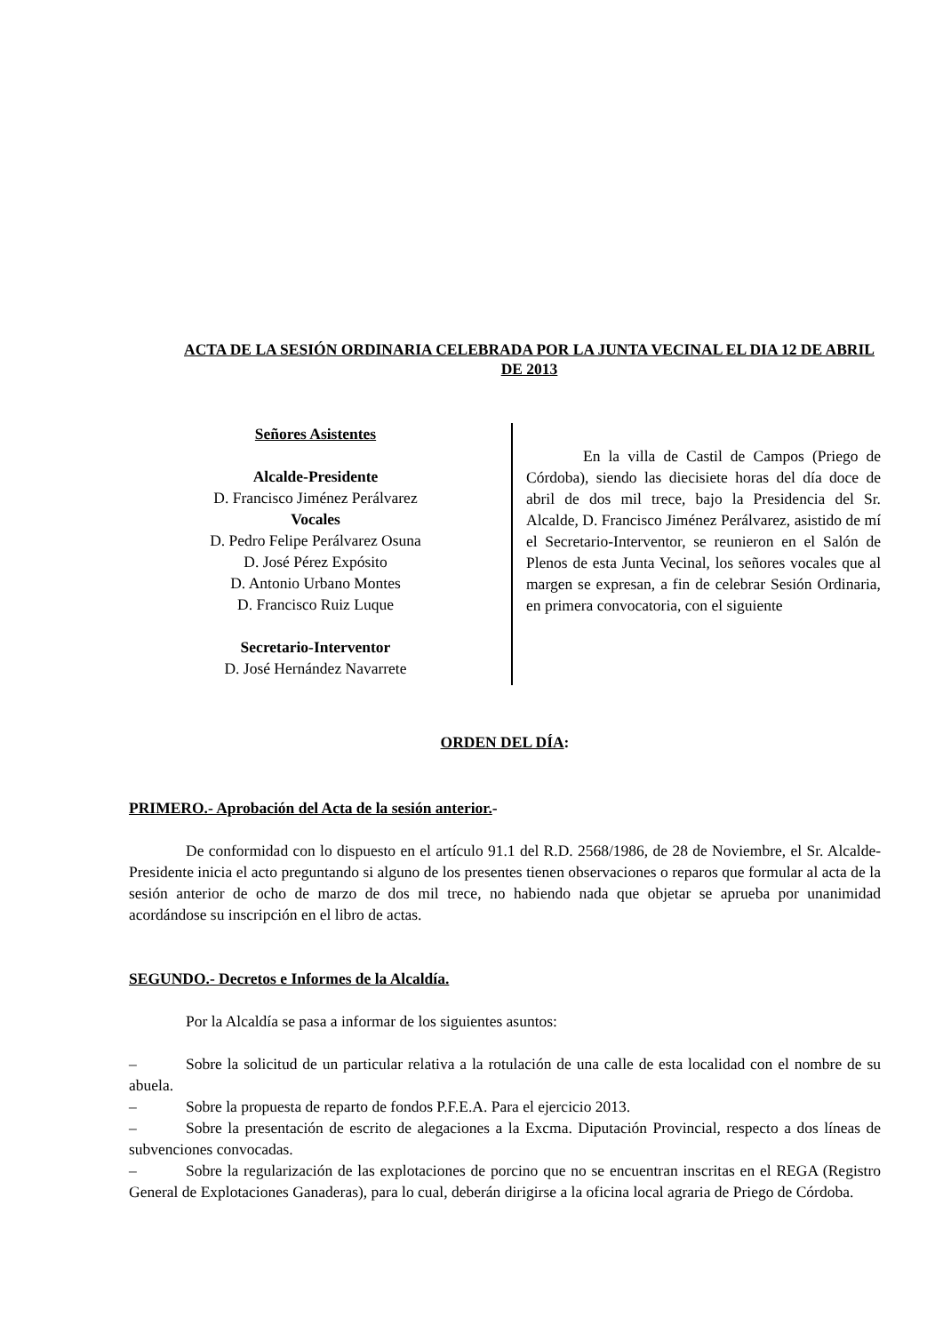ACTA DE LA SESIÓN ORDINARIA CELEBRADA POR LA JUNTA VECINAL EL DIA 12 DE ABRIL DE 2013
Señores Asistentes
Alcalde-Presidente
D. Francisco Jiménez Perálvarez
Vocales
D. Pedro Felipe Perálvarez Osuna
D. José Pérez Expósito
D. Antonio Urbano Montes
D. Francisco Ruiz Luque
Secretario-Interventor
D. José Hernández Navarrete
En la villa de Castil de Campos (Priego de Córdoba), siendo las diecisiete horas del día doce de abril de dos mil trece, bajo la Presidencia del Sr. Alcalde, D. Francisco Jiménez Perálvarez, asistido de mí el Secretario-Interventor, se reunieron en el Salón de Plenos de esta Junta Vecinal, los señores vocales que al margen se expresan, a fin de celebrar Sesión Ordinaria, en primera convocatoria, con el siguiente
ORDEN DEL DÍA:
PRIMERO.- Aprobación del Acta de la sesión anterior.-
De conformidad con lo dispuesto en el artículo 91.1 del R.D. 2568/1986, de 28 de Noviembre, el Sr. Alcalde-Presidente inicia el acto preguntando si alguno de los presentes tienen observaciones o reparos que formular al acta de la sesión anterior de ocho de marzo de dos mil trece, no habiendo nada que objetar se aprueba por unanimidad acordándose su inscripción en el libro de actas.
SEGUNDO.- Decretos e Informes de la Alcaldía.
Por la Alcaldía se pasa a informar de los siguientes asuntos:
– Sobre la solicitud de un particular relativa a la rotulación de una calle de esta localidad con el nombre de su abuela.
– Sobre la propuesta de reparto de fondos P.F.E.A. Para el ejercicio 2013.
– Sobre la presentación de escrito de alegaciones a la Excma. Diputación Provincial, respecto a dos líneas de subvenciones convocadas.
– Sobre la regularización de las explotaciones de porcino que no se encuentran inscritas en el REGA (Registro General de Explotaciones Ganaderas), para lo cual, deberán dirigirse a la oficina local agraria de Priego de Córdoba.